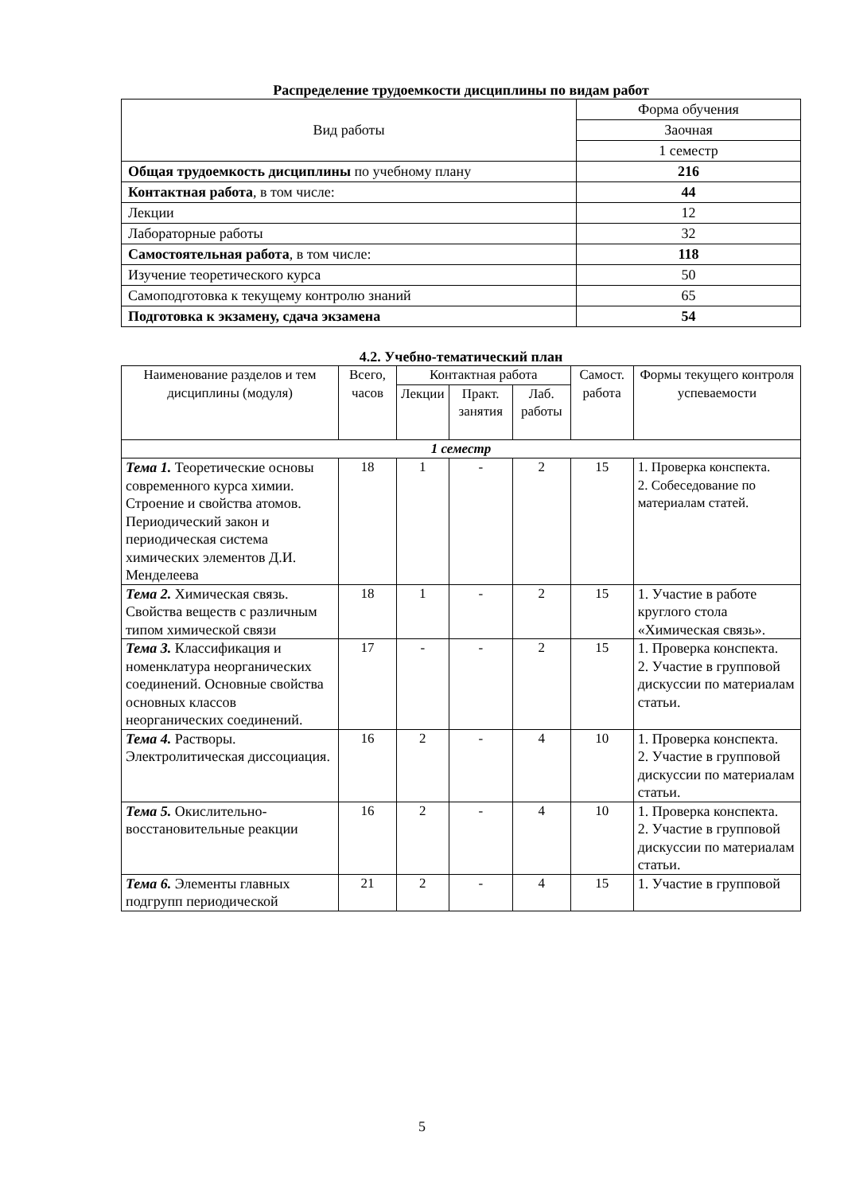Распределение трудоемкости дисциплины по видам работ
| Вид работы | Форма обучения |
| | Заочная |
| | 1 семестр |
| Общая трудоемкость дисциплины по учебному плану | 216 |
| Контактная работа , в том числе: | 44 |
| Лекции | 12 |
| Лабораторные работы | 32 |
| Самостоятельная работа , в том числе: | 118 |
| Изучение теоретического курса | 50 |
| Самоподготовка к текущему контролю знаний | 65 |
| Подготовка к экзамену, сдача экзамена | 54 |
4.2. Учебно-тематический план
| Наименование разделов и тем дисциплины (модуля) | Всего, часов | Контактная работа | | | Самост. работа | Формы текущего контроля успеваемости |
| --- | --- | --- | --- | --- | --- | --- |
| | | Лекции | Практ. занятия | Лаб. работы | | |
| 1 семестр | | | | | | |
| Тема 1. Теоретические основы современного курса химии. Строение и свойства атомов. Периодический закон и периодическая система химических элементов Д.И. Менделеева | 18 | 1 | - | 2 | 15 | 1. Проверка конспекта. 2. Собеседование по материалам статей. |
| Тема 2. Химическая связь. Свойства веществ с различным типом химической связи | 18 | 1 | - | 2 | 15 | 1. Участие в работе круглого стола «Химическая связь». |
| Тема 3. Классификация и номенклатура неорганических соединений. Основные свойства основных классов неорганических соединений. | 17 | - | - | 2 | 15 | 1. Проверка конспекта. 2. Участие в групповой дискуссии по материалам статьи. |
| Тема 4. Растворы. Электролитическая диссоциация. | 16 | 2 | - | 4 | 10 | 1. Проверка конспекта. 2. Участие в групповой дискуссии по материалам статьи. |
| Тема 5. Окислительно-восстановительные реакции | 16 | 2 | - | 4 | 10 | 1. Проверка конспекта. 2. Участие в групповой дискуссии по материалам статьи. |
| Тема 6. Элементы главных подгрупп периодической | 21 | 2 | - | 4 | 15 | 1. Участие в групповой |
5